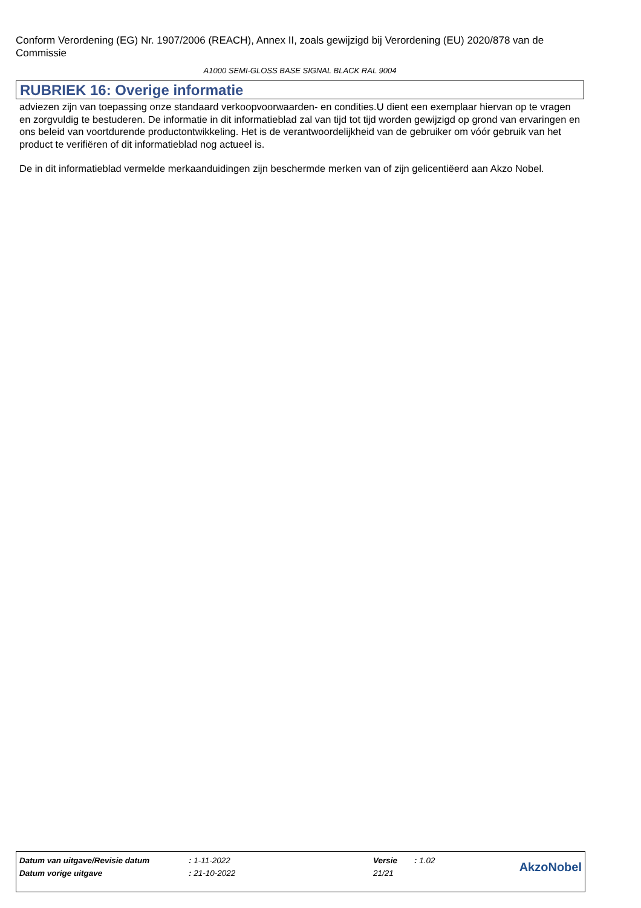Conform Verordening (EG) Nr. 1907/2006 (REACH), Annex II, zoals gewijzigd bij Verordening (EU) 2020/878 van de Commissie
A1000 SEMI-GLOSS BASE SIGNAL BLACK RAL 9004
RUBRIEK 16: Overige informatie
adviezen zijn van toepassing onze standaard verkoopvoorwaarden- en condities.U dient een exemplaar hiervan op te vragen en zorgvuldig te bestuderen. De informatie in dit informatieblad zal van tijd tot tijd worden gewijzigd op grond van ervaringen en ons beleid van voortdurende productontwikkeling. Het is de verantwoordelijkheid van de gebruiker om vóór gebruik van het product te verifiëren of dit informatieblad nog actueel is.
De in dit informatieblad vermelde merkaanduidingen zijn beschermde merken van of zijn gelicentiëerd aan Akzo Nobel.
| Datum van uitgave/Revisie datum | : 1-11-2022 | Versie | : 1.02 | AkzoNobel |
| Datum vorige uitgave | : 21-10-2022 | 21/21 | | |